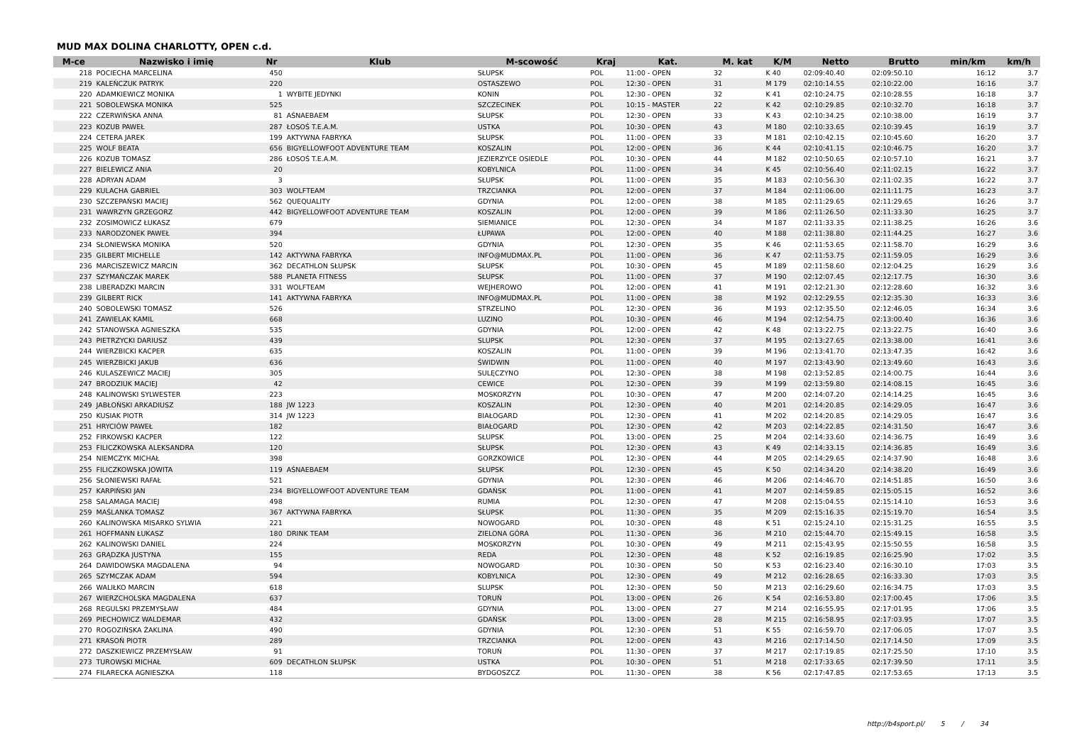MUD MAX DOLINA CHARLOTTY, OPEN c.d.
| M-ce | Nazwisko i imię | Nr | Klub | M-scowość | Kraj | Kat. | M. kat | K/M | Netto | Brutto | min/km | km/h |
| --- | --- | --- | --- | --- | --- | --- | --- | --- | --- | --- | --- | --- |
| 218 | POCIECHA MARCELINA | 450 | | SŁUPSK | POL | 11:00 - OPEN | 32 | K 40 | 02:09:40.40 | 02:09:50.10 | 16:12 | 3.7 |
| 219 | KALEŃCZUK PATRYK | 220 | | OSTASZEWO | POL | 12:30 - OPEN | 31 | M 179 | 02:10:14.55 | 02:10:22.00 | 16:16 | 3.7 |
| 220 | ADAMKIEWICZ MONIKA | 1 | WYBITE JEDYNKI | KONIN | POL | 12:30 - OPEN | 32 | K 41 | 02:10:24.75 | 02:10:28.55 | 16:18 | 3.7 |
| 221 | SOBOLEWSKA MONIKA | 525 | | SZCZECINEK | POL | 10:15 - MASTER | 22 | K 42 | 02:10:29.85 | 02:10:32.70 | 16:18 | 3.7 |
| 222 | CZERWIŃSKA ANNA | 81 | AŚNAEBAEM | SŁUPSK | POL | 12:30 - OPEN | 33 | K 43 | 02:10:34.25 | 02:10:38.00 | 16:19 | 3.7 |
| 223 | KOZUB PAWEŁ | 287 | ŁOSOŚ T.E.A.M. | USTKA | POL | 10:30 - OPEN | 43 | M 180 | 02:10:33.65 | 02:10:39.45 | 16:19 | 3.7 |
| 224 | CETERA JAREK | 199 | AKTYWNA FABRYKA | SŁUPSK | POL | 11:00 - OPEN | 33 | M 181 | 02:10:42.15 | 02:10:45.60 | 16:20 | 3.7 |
| 225 | WOLF BEATA | 656 | BIGYELLOWFOOT ADVENTURE TEAM | KOSZALIN | POL | 12:00 - OPEN | 36 | K 44 | 02:10:41.15 | 02:10:46.75 | 16:20 | 3.7 |
| 226 | KOZUB TOMASZ | 286 | ŁOSOŚ T.E.A.M. | JEZIERZYCE OSIEDLE | POL | 10:30 - OPEN | 44 | M 182 | 02:10:50.65 | 02:10:57.10 | 16:21 | 3.7 |
| 227 | BIELEWICZ ANIA | 20 | | KOBYLNICA | POL | 11:00 - OPEN | 34 | K 45 | 02:10:56.40 | 02:11:02.15 | 16:22 | 3.7 |
| 228 | ADRYAN ADAM | 3 | | SŁUPSK | POL | 11:00 - OPEN | 35 | M 183 | 02:10:56.30 | 02:11:02.35 | 16:22 | 3.7 |
| 229 | KULACHA GABRIEL | 303 | WOLFTEAM | TRZCIANKA | POL | 12:00 - OPEN | 37 | M 184 | 02:11:06.00 | 02:11:11.75 | 16:23 | 3.7 |
| 230 | SZCZEPAŃSKI MACIEJ | 562 | QUEQUALITY | GDYNIA | POL | 12:00 - OPEN | 38 | M 185 | 02:11:29.65 | 02:11:29.65 | 16:26 | 3.7 |
| 231 | WAWRZYN GRZEGORZ | 442 | BIGYELLOWFOOT ADVENTURE TEAM | KOSZALIN | POL | 12:00 - OPEN | 39 | M 186 | 02:11:26.50 | 02:11:33.30 | 16:25 | 3.7 |
| 232 | ZOSIMOWICZ ŁUKASZ | 679 | | SIEMIANICE | POL | 12:30 - OPEN | 34 | M 187 | 02:11:33.35 | 02:11:38.25 | 16:26 | 3.6 |
| 233 | NARODZONEK PAWEŁ | 394 | | ŁUPAWA | POL | 12:00 - OPEN | 40 | M 188 | 02:11:38.80 | 02:11:44.25 | 16:27 | 3.6 |
| 234 | SŁONIEWSKA MONIKA | 520 | | GDYNIA | POL | 12:30 - OPEN | 35 | K 46 | 02:11:53.65 | 02:11:58.70 | 16:29 | 3.6 |
| 235 | GILBERT MICHELLE | 142 | AKTYWNA FABRYKA | INFO@MUDMAX.PL | POL | 11:00 - OPEN | 36 | K 47 | 02:11:53.75 | 02:11:59.05 | 16:29 | 3.6 |
| 236 | MARCISZEWICZ MARCIN | 362 | DECATHLON SŁUPSK | SŁUPSK | POL | 10:30 - OPEN | 45 | M 189 | 02:11:58.60 | 02:12:04.25 | 16:29 | 3.6 |
| 237 | SZYMAŃCZAK MAREK | 588 | PLANETA FITNESS | SŁUPSK | POL | 11:00 - OPEN | 37 | M 190 | 02:12:07.45 | 02:12:17.75 | 16:30 | 3.6 |
| 238 | LIBERADZKI MARCIN | 331 | WOLFTEAM | WEJHEROWO | POL | 12:00 - OPEN | 41 | M 191 | 02:12:21.30 | 02:12:28.60 | 16:32 | 3.6 |
| 239 | GILBERT RICK | 141 | AKTYWNA FABRYKA | INFO@MUDMAX.PL | POL | 11:00 - OPEN | 38 | M 192 | 02:12:29.55 | 02:12:35.30 | 16:33 | 3.6 |
| 240 | SOBOLEWSKI TOMASZ | 526 | | STRZELINO | POL | 12:30 - OPEN | 36 | M 193 | 02:12:35.50 | 02:12:46.05 | 16:34 | 3.6 |
| 241 | ZAWIELAK KAMIL | 668 | | LUZINO | POL | 10:30 - OPEN | 46 | M 194 | 02:12:54.75 | 02:13:00.40 | 16:36 | 3.6 |
| 242 | STANOWSKA AGNIESZKA | 535 | | GDYNIA | POL | 12:00 - OPEN | 42 | K 48 | 02:13:22.75 | 02:13:22.75 | 16:40 | 3.6 |
| 243 | PIETRZYCKI DARIUSZ | 439 | | SLUPSK | POL | 12:30 - OPEN | 37 | M 195 | 02:13:27.65 | 02:13:38.00 | 16:41 | 3.6 |
| 244 | WIERZBICKI KACPER | 635 | | KOSZALIN | POL | 11:00 - OPEN | 39 | M 196 | 02:13:41.70 | 02:13:47.35 | 16:42 | 3.6 |
| 245 | WIERZBICKI JAKUB | 636 | | ŚWIDWIN | POL | 11:00 - OPEN | 40 | M 197 | 02:13:43.90 | 02:13:49.60 | 16:43 | 3.6 |
| 246 | KULASZEWICZ MACIEJ | 305 | | SULĘCZYNO | POL | 12:30 - OPEN | 38 | M 198 | 02:13:52.85 | 02:14:00.75 | 16:44 | 3.6 |
| 247 | BRODZIUK MACIEJ | 42 | | CEWICE | POL | 12:30 - OPEN | 39 | M 199 | 02:13:59.80 | 02:14:08.15 | 16:45 | 3.6 |
| 248 | KALINOWSKI SYLWESTER | 223 | | MOSKORZYN | POL | 10:30 - OPEN | 47 | M 200 | 02:14:07.20 | 02:14:14.25 | 16:45 | 3.6 |
| 249 | JABŁOŃSKI ARKADIUSZ | 188 | JW 1223 | KOSZALIN | POL | 12:30 - OPEN | 40 | M 201 | 02:14:20.85 | 02:14:29.05 | 16:47 | 3.6 |
| 250 | KUSIAK PIOTR | 314 | JW 1223 | BIAŁOGARD | POL | 12:30 - OPEN | 41 | M 202 | 02:14:20.85 | 02:14:29.05 | 16:47 | 3.6 |
| 251 | HRYCIÓW PAWEŁ | 182 | | BIAŁOGARD | POL | 12:30 - OPEN | 42 | M 203 | 02:14:22.85 | 02:14:31.50 | 16:47 | 3.6 |
| 252 | FIRKOWSKI KACPER | 122 | | SŁUPSK | POL | 13:00 - OPEN | 25 | M 204 | 02:14:33.60 | 02:14:36.75 | 16:49 | 3.6 |
| 253 | FILICZKOWSKA ALEKSANDRA | 120 | | SŁUPSK | POL | 12:30 - OPEN | 43 | K 49 | 02:14:33.15 | 02:14:36.85 | 16:49 | 3.6 |
| 254 | NIEMCZYK MICHAŁ | 398 | | GORZKOWICE | POL | 12:30 - OPEN | 44 | M 205 | 02:14:29.65 | 02:14:37.90 | 16:48 | 3.6 |
| 255 | FILICZKOWSKA JOWITA | 119 | AŚNAEBAEM | SŁUPSK | POL | 12:30 - OPEN | 45 | K 50 | 02:14:34.20 | 02:14:38.20 | 16:49 | 3.6 |
| 256 | SŁONIEWSKI RAFAŁ | 521 | | GDYNIA | POL | 12:30 - OPEN | 46 | M 206 | 02:14:46.70 | 02:14:51.85 | 16:50 | 3.6 |
| 257 | KARPIŃSKI JAN | 234 | BIGYELLOWFOOT ADVENTURE TEAM | GDAŃSK | POL | 11:00 - OPEN | 41 | M 207 | 02:14:59.85 | 02:15:05.15 | 16:52 | 3.6 |
| 258 | SALAMAGA MACIEJ | 498 | | RUMIA | POL | 12:30 - OPEN | 47 | M 208 | 02:15:04.55 | 02:15:14.10 | 16:53 | 3.6 |
| 259 | MAŚLANKA TOMASZ | 367 | AKTYWNA FABRYKA | SŁUPSK | POL | 11:30 - OPEN | 35 | M 209 | 02:15:16.35 | 02:15:19.70 | 16:54 | 3.5 |
| 260 | KALINOWSKA MISARKO SYLWIA | 221 | | NOWOGARD | POL | 10:30 - OPEN | 48 | K 51 | 02:15:24.10 | 02:15:31.25 | 16:55 | 3.5 |
| 261 | HOFFMANN ŁUKASZ | 180 | DRINK TEAM | ZIELONA GÓRA | POL | 11:30 - OPEN | 36 | M 210 | 02:15:44.70 | 02:15:49.15 | 16:58 | 3.5 |
| 262 | KALINOWSKI DANIEL | 224 | | MOSKORZYN | POL | 10:30 - OPEN | 49 | M 211 | 02:15:43.95 | 02:15:50.55 | 16:58 | 3.5 |
| 263 | GRĄDZKA JUSTYNA | 155 | | REDA | POL | 12:30 - OPEN | 48 | K 52 | 02:16:19.85 | 02:16:25.90 | 17:02 | 3.5 |
| 264 | DAWIDOWSKA MAGDALENA | 94 | | NOWOGARD | POL | 10:30 - OPEN | 50 | K 53 | 02:16:23.40 | 02:16:30.10 | 17:03 | 3.5 |
| 265 | SZYMCZAK ADAM | 594 | | KOBYLNICA | POL | 12:30 - OPEN | 49 | M 212 | 02:16:28.65 | 02:16:33.30 | 17:03 | 3.5 |
| 266 | WALIŁKO MARCIN | 618 | | SLUPSK | POL | 12:30 - OPEN | 50 | M 213 | 02:16:29.60 | 02:16:34.75 | 17:03 | 3.5 |
| 267 | WIERZCHOLSKA MAGDALENA | 637 | | TORUŃ | POL | 13:00 - OPEN | 26 | K 54 | 02:16:53.80 | 02:17:00.45 | 17:06 | 3.5 |
| 268 | REGULSKI PRZEMYSŁAW | 484 | | GDYNIA | POL | 13:00 - OPEN | 27 | M 214 | 02:16:55.95 | 02:17:01.95 | 17:06 | 3.5 |
| 269 | PIECHOWICZ WALDEMAR | 432 | | GDAŃSK | POL | 13:00 - OPEN | 28 | M 215 | 02:16:58.95 | 02:17:03.95 | 17:07 | 3.5 |
| 270 | ROGOZIŃSKA ŻAKLINA | 490 | | GDYNIA | POL | 12:30 - OPEN | 51 | K 55 | 02:16:59.70 | 02:17:06.05 | 17:07 | 3.5 |
| 271 | KRASOŃ PIOTR | 289 | | TRZCIANKA | POL | 12:00 - OPEN | 43 | M 216 | 02:17:14.50 | 02:17:14.50 | 17:09 | 3.5 |
| 272 | DASZKIEWICZ PRZEMYSŁAW | 91 | | TORUŃ | POL | 11:30 - OPEN | 37 | M 217 | 02:17:19.85 | 02:17:25.50 | 17:10 | 3.5 |
| 273 | TUROWSKI MICHAŁ | 609 | DECATHLON SŁUPSK | USTKA | POL | 10:30 - OPEN | 51 | M 218 | 02:17:33.65 | 02:17:39.50 | 17:11 | 3.5 |
| 274 | FILARECKA AGNIESZKA | 118 | | BYDGOSZCZ | POL | 11:30 - OPEN | 38 | K 56 | 02:17:47.85 | 02:17:53.65 | 17:13 | 3.5 |
http://b4sport.pl/ 5 / 34